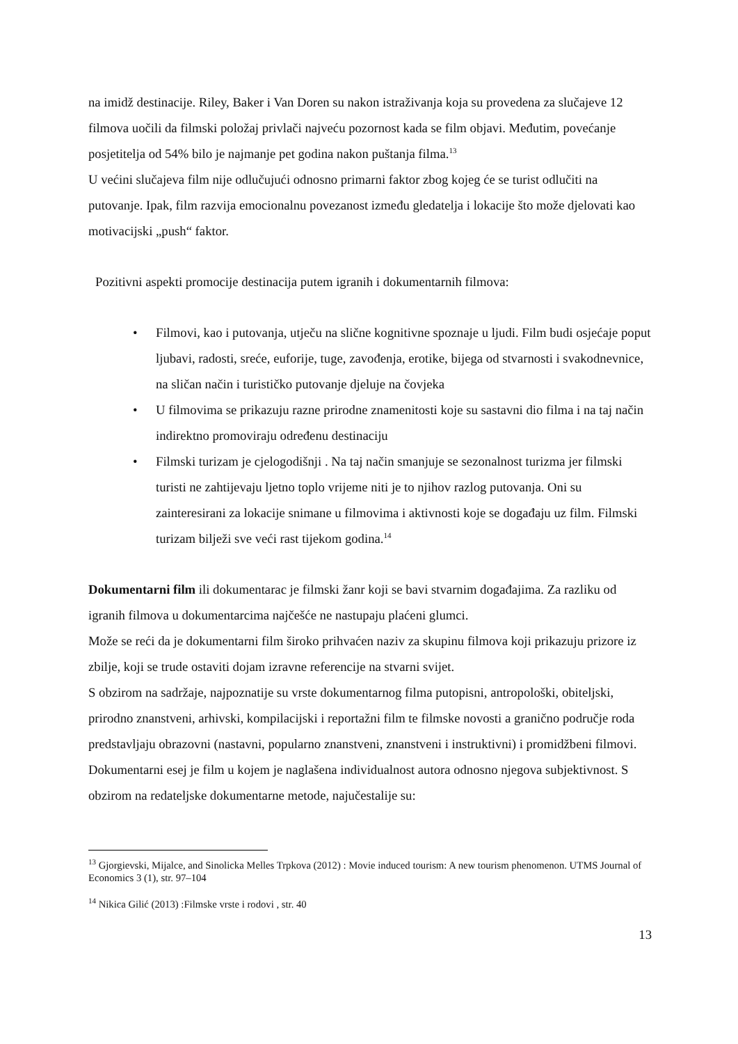na imidž destinacije. Riley, Baker i Van Doren su nakon istraživanja koja su provedena za slučajeve 12 filmova uočili da filmski položaj privlači najveću pozornost kada se film objavi. Međutim, povećanje posjetitelja od 54% bilo je najmanje pet godina nakon puštanja filma.<sup>13</sup>
U većini slučajeva film nije odlučujući odnosno primarni faktor zbog kojeg će se turist odlučiti na putovanje. Ipak, film razvija emocionalnu povezanost između gledatelja i lokacije što može djelovati kao motivacijski „push“ faktor.
Pozitivni aspekti promocije destinacija putem igranih i dokumentarnih filmova:
• Filmovi, kao i putovanja, utječu na slične kognitivne spoznaje u ljudi. Film budi osjećaje poput ljubavi, radosti, sreće, euforije, tuge, zavođenja, erotike, bijega od stvarnosti i svakodnevnice, na sličan način i turističko putovanje djeluje na čovjeka
• U filmovima se prikazuju razne prirodne znamenitosti koje su sastavni dio filma i na taj način indirektno promoviraju određenu destinaciju
• Filmski turizam je cjelogodišnji . Na taj način smanjuje se sezonalnost turizma jer filmski turisti ne zahtijevaju ljetno toplo vrijeme niti je to njihov razlog putovanja. Oni su zainteresirani za lokacije snimane u filmovima i aktivnosti koje se događaju uz film. Filmski turizam bilježi sve veći rast tijekom godina.<sup>14</sup>
Dokumentarni film ili dokumentarac je filmski žanr koji se bavi stvarnim događajima. Za razliku od igranih filmova u dokumentarcima najčešće ne nastupaju plaćeni glumci.
Može se reći da je dokumentarni film široko prihvaćen naziv za skupinu filmova koji prikazuju prizore iz zbilje, koji se trude ostaviti dojam izravne referencije na stvarni svijet.
S obzirom na sadržaje, najpoznatije su vrste dokumentarnog filma putopisni, antropološki, obiteljski, prirodno znanstveni, arhivski, kompilacijski i reportažni film te filmske novosti a granično područje roda predstavljaju obrazovni (nastavni, popularno znanstveni, znanstveni i instruktivni) i promidžbeni filmovi. Dokumentarni esej je film u kojem je naglašena individualnost autora odnosno njegova subjektivnost. S obzirom na redateljske dokumentarne metode, najučestalije su:
<sup>13</sup> Gjorgievski, Mijalce, and Sinolicka Melles Trpkova (2012) : Movie induced tourism: A new tourism phenomenon. UTMS Journal of Economics 3 (1), str. 97–104
<sup>14</sup> Nikica Gilić (2013) :Filmske vrste i rodovi , str. 40
13